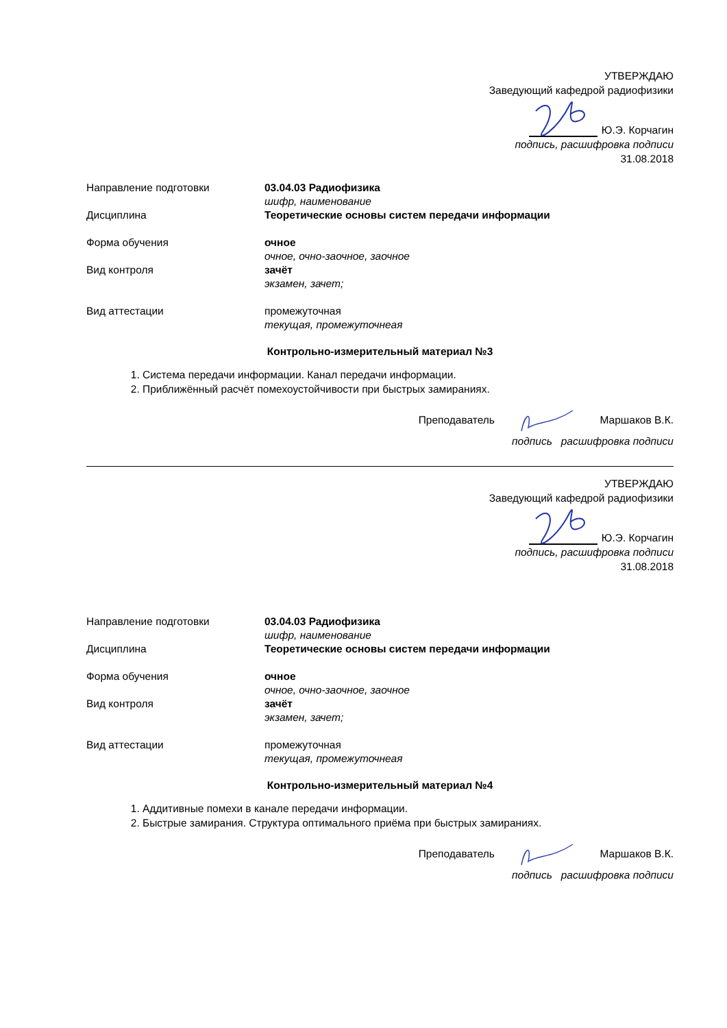УТВЕРЖДАЮ
Заведующий кафедрой радиофизики
Ю.Э. Корчагин
подпись, расшифровка подписи
31.08.2018
Направление подготовки 03.04.03 Радиофизика
шифр, наименование
Дисциплина Теоретические основы систем передачи информации
Форма обучения очное
очное, очно-заочное, заочное
Вид контроля зачёт
экзамен, зачет;
Вид аттестации промежуточная
текущая, промежуточнеая
Контрольно-измерительный материал №3
1. Система передачи информации. Канал передачи информации.
2. Приближённый расчёт помехоустойчивости при быстрых замираниях.
Преподаватель Маршаков В.К.
подпись расшифровка подписи
УТВЕРЖДАЮ
Заведующий кафедрой радиофизики
Ю.Э. Корчагин
подпись, расшифровка подписи
31.08.2018
Направление подготовки 03.04.03 Радиофизика
шифр, наименование
Дисциплина Теоретические основы систем передачи информации
Форма обучения очное
очное, очно-заочное, заочное
Вид контроля зачёт
экзамен, зачет;
Вид аттестации промежуточная
текущая, промежуточнеая
Контрольно-измерительный материал №4
1. Аддитивные помехи в канале передачи информации.
2. Быстрые замирания. Структура оптимального приёма при быстрых замираниях.
Преподаватель Маршаков В.К.
подпись расшифровка подписи